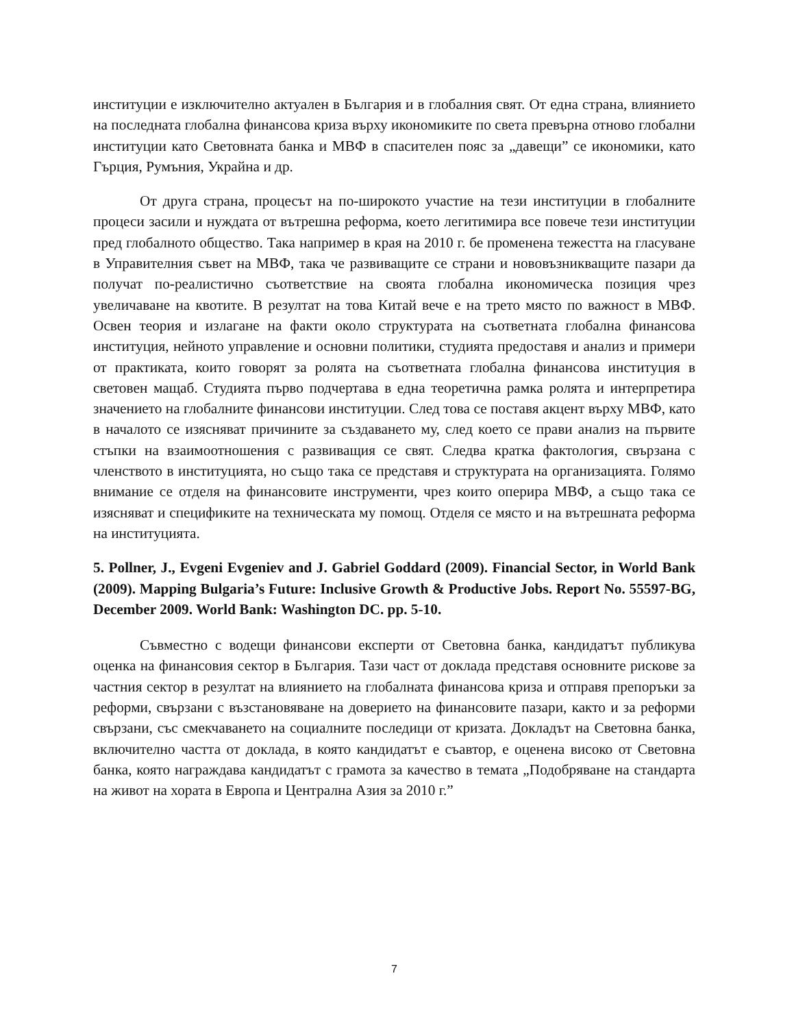институции е изключително актуален в България и в глобалния свят. От една страна, влиянието на последната глобална финансова криза върху икономиките по света превърна отново глобални институции като Световната банка и МВФ в спасителен пояс за „давещи” се икономики, като Гърция, Румъния, Украйна и др.
От друга страна, процесът на по-широкото участие на тези институции в глобалните процеси засили и нуждата от вътрешна реформа, което легитимира все повече тези институции пред глобалното общество. Така например в края на 2010 г. бе променена тежестта на гласуване в Управителния съвет на МВФ, така че развиващите се страни и нововъзникващите пазари да получат по-реалистично съответствие на своята глобална икономическа позиция чрез увеличаване на квотите. В резултат на това Китай вече е на трето място по важност в МВФ. Освен теория и излагане на факти около структурата на съответната глобална финансова институция, нейното управление и основни политики, студията предоставя и анализ и примери от практиката, които говорят за ролята на съответната глобална финансова институция в световен мащаб. Студията първо подчертава в една теоретична рамка ролята и интерпретира значението на глобалните финансови институции. След това се поставя акцент върху МВФ, като в началото се изясняват причините за създаването му, след което се прави анализ на първите стъпки на взаимоотношения с развиващия се свят. Следва кратка фактология, свързана с членството в институцията, но също така се представя и структурата на организацията. Голямо внимание се отделя на финансовите инструменти, чрез които оперира МВФ, а също така се изясняват и спецификите на техническата му помощ. Отделя се място и на вътрешната реформа на институцията.
5. Pollner, J., Evgeni Evgeniev and J. Gabriel Goddard (2009). Financial Sector, in World Bank (2009). Mapping Bulgaria’s Future: Inclusive Growth & Productive Jobs. Report No. 55597-BG, December 2009. World Bank: Washington DC. pp. 5-10.
Съвместно с водещи финансови експерти от Световна банка, кандидатът публикува оценка на финансовия сектор в България. Тази част от доклада представя основните рискове за частния сектор в резултат на влиянието на глобалната финансова криза и отправя препоръки за реформи, свързани с възстановяване на доверието на финансовите пазари, както и за реформи свързани, със смекчаването на социалните последици от кризата. Докладът на Световна банка, включително частта от доклада, в която кандидатът е съавтор, е оценена високо от Световна банка, която награждава кандидатът с грамота за качество в темата „Подобряване на стандарта на живот на хората в Европа и Централна Азия за 2010 г.”
7